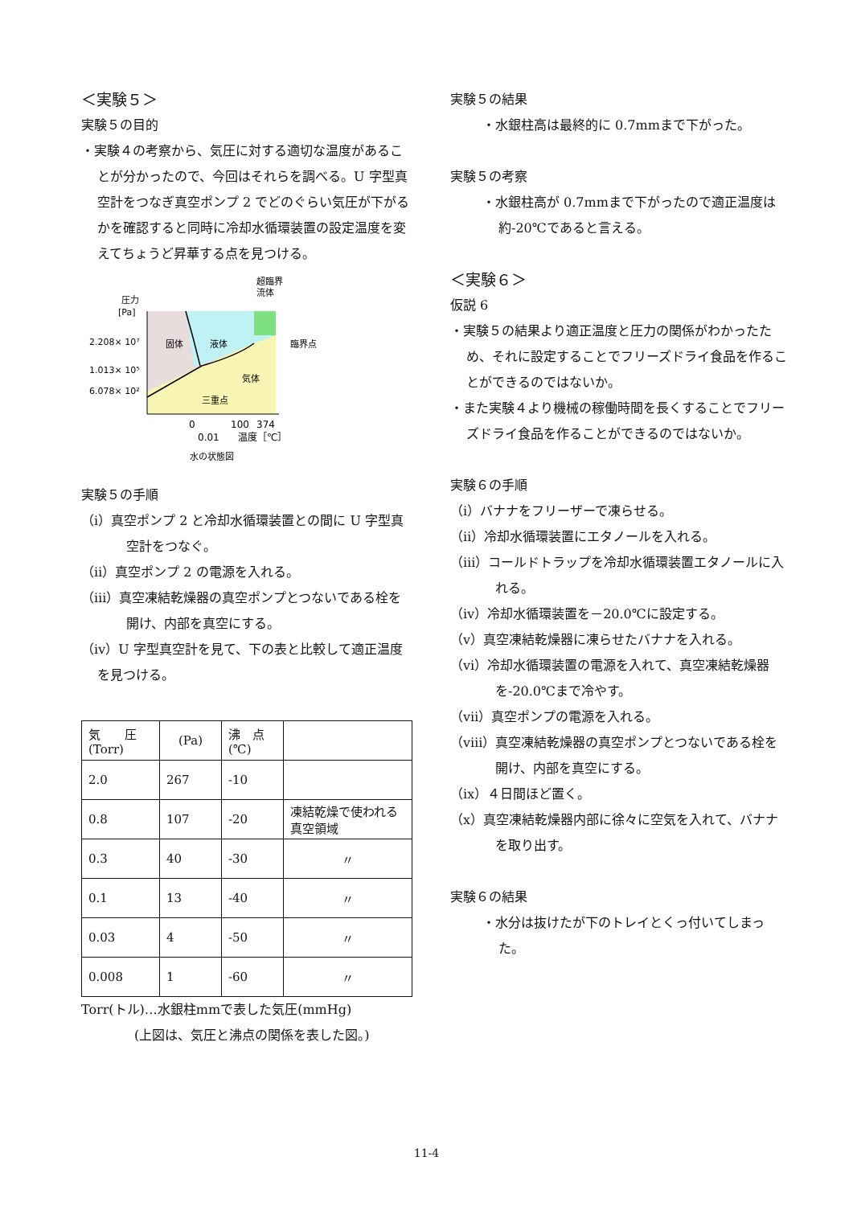＜実験５＞
実験５の目的
・実験４の考察から、気圧に対する適切な温度があることが分かったので、今回はそれらを調べる。U 字型真空計をつなぎ真空ポンプ 2 でどのぐらい気圧が下がるかを確認すると同時に冷却水循環装置の設定温度を変えてちょうど昇華する点を見つける。
圧力
[Pa]
2.208× 10⁷
1.013× 10⁵
6.078× 10²
固体
液体
気体
臨界点
三重点
超臨界
流体
0
100
374
0.01
温度［℃］
水の状態図
実験５の手順
（ⅰ）真空ポンプ 2 と冷却水循環装置との間に U 字型真空計をつなぐ。
（ⅱ）真空ポンプ 2 の電源を入れる。
（ⅲ）真空凍結乾燥器の真空ポンプとつないである栓を開け、内部を真空にする。
（ⅳ）U 字型真空計を見て、下の表と比較して適正温度を見つける。
| 気 圧 (Torr) | (Pa) | 沸 点 (℃) | |
| 2.0 | 267 | -10 | |
| 0.8 | 107 | -20 | 凍結乾燥で使われる真空領域 |
| 0.3 | 40 | -30 | 〃 |
| 0.1 | 13 | -40 | 〃 |
| 0.03 | 4 | -50 | 〃 |
| 0.008 | 1 | -60 | 〃 |
Torr(トル)…水銀柱mmで表した気圧(mmHg)
(上図は、気圧と沸点の関係を表した図。)
実験５の結果
・水銀柱高は最終的に 0.7mmまで下がった。
実験５の考察
・水銀柱高が 0.7mmまで下がったので適正温度は約-20℃であると言える。
＜実験６＞
仮説 6
・実験５の結果より適正温度と圧力の関係がわかったため、それに設定することでフリーズドライ食品を作ることができるのではないか。
・また実験４より機械の稼働時間を長くすることでフリーズドライ食品を作ることができるのではないか。
実験６の手順
（ⅰ）バナナをフリーザーで凍らせる。
（ⅱ）冷却水循環装置にエタノールを入れる。
（ⅲ）コールドトラップを冷却水循環装置エタノールに入れる。
（ⅳ）冷却水循環装置を－20.0℃に設定する。
（ⅴ）真空凍結乾燥器に凍らせたバナナを入れる。
（ⅵ）冷却水循環装置の電源を入れて、真空凍結乾燥器を-20.0℃まで冷やす。
（ⅶ）真空ポンプの電源を入れる。
（ⅷ）真空凍結乾燥器の真空ポンプとつないである栓を開け、内部を真空にする。
（ⅸ）４日間ほど置く。
（ⅹ）真空凍結乾燥器内部に徐々に空気を入れて、バナナを取り出す。
実験６の結果
・水分は抜けたが下のトレイとくっ付いてしまった。
11-4